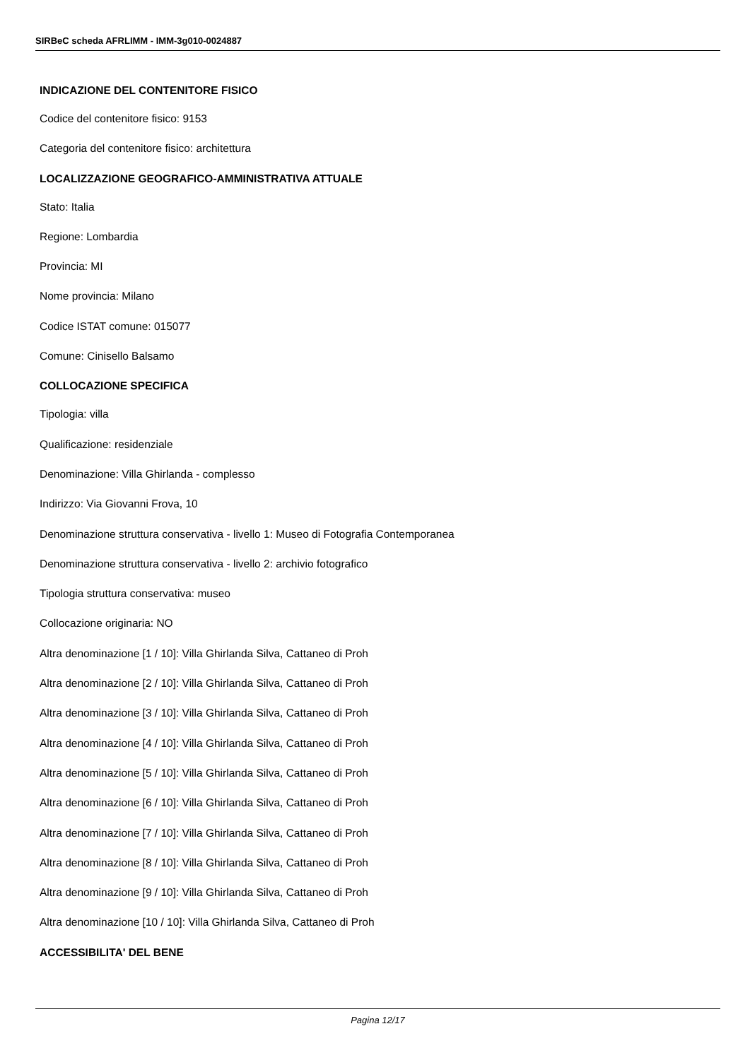SIRBeC scheda AFRLIMM - IMM-3g010-0024887
INDICAZIONE DEL CONTENITORE FISICO
Codice del contenitore fisico: 9153
Categoria del contenitore fisico: architettura
LOCALIZZAZIONE GEOGRAFICO-AMMINISTRATIVA ATTUALE
Stato: Italia
Regione: Lombardia
Provincia: MI
Nome provincia: Milano
Codice ISTAT comune: 015077
Comune: Cinisello Balsamo
COLLOCAZIONE SPECIFICA
Tipologia: villa
Qualificazione: residenziale
Denominazione: Villa Ghirlanda - complesso
Indirizzo: Via Giovanni Frova, 10
Denominazione struttura conservativa - livello 1: Museo di Fotografia Contemporanea
Denominazione struttura conservativa - livello 2: archivio fotografico
Tipologia struttura conservativa: museo
Collocazione originaria: NO
Altra denominazione [1 / 10]: Villa Ghirlanda Silva, Cattaneo di Proh
Altra denominazione [2 / 10]: Villa Ghirlanda Silva, Cattaneo di Proh
Altra denominazione [3 / 10]: Villa Ghirlanda Silva, Cattaneo di Proh
Altra denominazione [4 / 10]: Villa Ghirlanda Silva, Cattaneo di Proh
Altra denominazione [5 / 10]: Villa Ghirlanda Silva, Cattaneo di Proh
Altra denominazione [6 / 10]: Villa Ghirlanda Silva, Cattaneo di Proh
Altra denominazione [7 / 10]: Villa Ghirlanda Silva, Cattaneo di Proh
Altra denominazione [8 / 10]: Villa Ghirlanda Silva, Cattaneo di Proh
Altra denominazione [9 / 10]: Villa Ghirlanda Silva, Cattaneo di Proh
Altra denominazione [10 / 10]: Villa Ghirlanda Silva, Cattaneo di Proh
ACCESSIBILITA' DEL BENE
Pagina 12/17